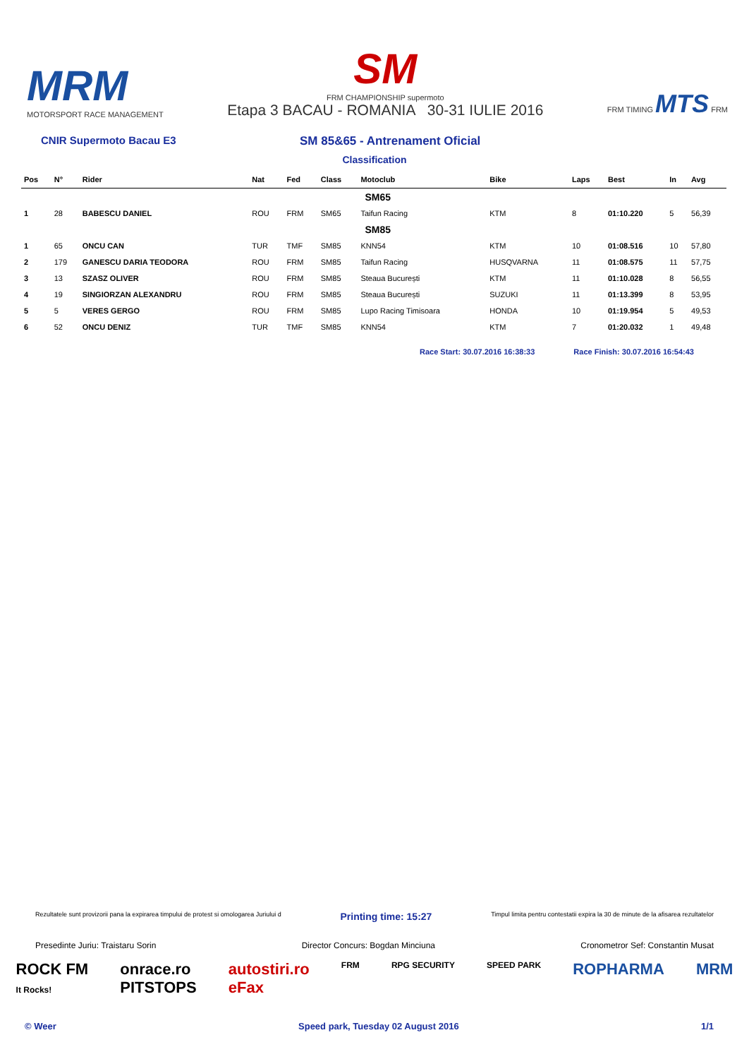MRM
MOTORSPORT RACE MANAGEMENT
SM
FRM CHAMPIONSHIP supermoto
Etapa 3 BACAU - ROMANIA 30-31 IULIE 2016
FRM TIMING MTS FRM
CNIR Supermoto Bacau E3 SM 85&65 - Antrenament Oficial
Classification
| Pos | N° | Rider | Nat | Fed | Class | Motoclub | Bike | Laps | Best | In | Avg |
| --- | --- | --- | --- | --- | --- | --- | --- | --- | --- | --- | --- |
| | | | | | | SM65 | | | | | |
| 1 | 28 | BABESCU DANIEL | ROU | FRM | SM65 | Taifun Racing | KTM | 8 | 01:10.220 | 5 | 56,39 |
| | | | | | | SM85 | | | | | |
| 1 | 65 | ONCU CAN | TUR | TMF | SM85 | KNN54 | KTM | 10 | 01:08.516 | 10 | 57,80 |
| 2 | 179 | GANESCU DARIA TEODORA | ROU | FRM | SM85 | Taifun Racing | HUSQVARNA | 11 | 01:08.575 | 11 | 57,75 |
| 3 | 13 | SZASZ OLIVER | ROU | FRM | SM85 | Steaua București | KTM | 11 | 01:10.028 | 8 | 56,55 |
| 4 | 19 | SINGIORZAN ALEXANDRU | ROU | FRM | SM85 | Steaua București | SUZUKI | 11 | 01:13.399 | 8 | 53,95 |
| 5 | 5 | VERES GERGO | ROU | FRM | SM85 | Lupo Racing Timisoara | HONDA | 10 | 01:19.954 | 5 | 49,53 |
| 6 | 52 | ONCU DENIZ | TUR | TMF | SM85 | KNN54 | KTM | 7 | 01:20.032 | 1 | 49,48 |
Race Start: 30.07.2016 16:38:33 Race Finish: 30.07.2016 16:54:43
Rezultatele sunt provizorii pana la expirarea timpului de protest si omologarea Juriului d Printing time: 15:27 Timpul limita pentru contestatii expira la 30 de minute de la afisarea rezultatelor
Presedinte Juriu: Traistaru Sorin Director Concurs: Bogdan Minciuna Cronometror Sef: Constantin Musat
ROCK FM
It Rocks! onrace.ro
PITSTOPS autostiri.ro
eFax FRM RPG SECURITY SPEED PARK ROPHARMA MRM
© Weer Speed park, Tuesday 02 August 2016 1/1